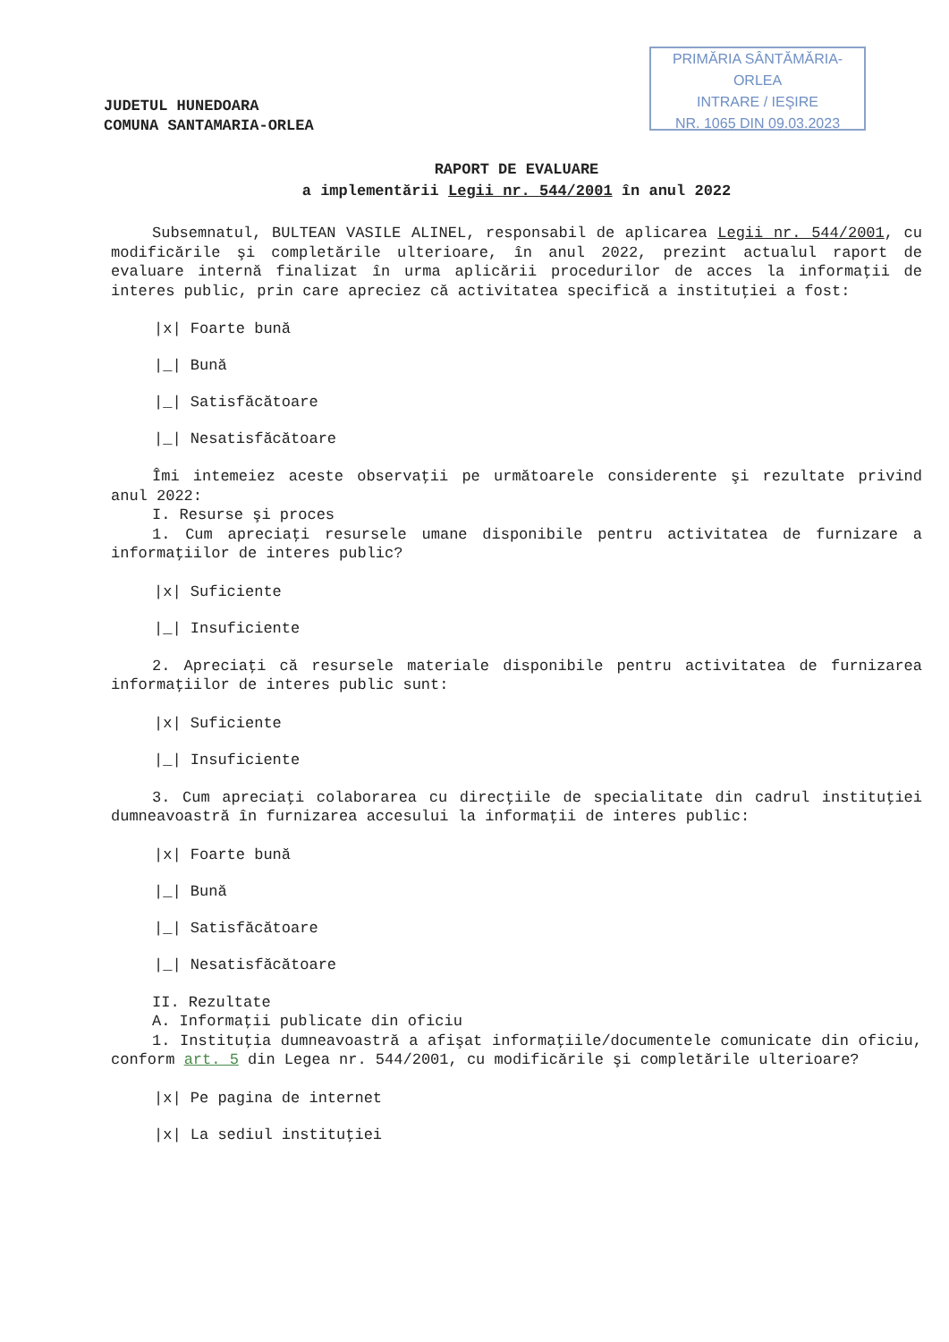PRIMĂRIA SÂNTĂMĂRIA-ORLEA
INTRARE / IEŞIRE
NR. 1065 DIN 09.03.2023
JUDETUL HUNEDOARA
COMUNA SANTAMARIA-ORLEA
RAPORT DE EVALUARE
a implementării Legii nr. 544/2001 în anul 2022
Subsemnatul, BULTEAN VASILE ALINEL, responsabil de aplicarea Legii nr. 544/2001, cu modificările şi completările ulterioare, în anul 2022, prezint actualul raport de evaluare internă finalizat în urma aplicării procedurilor de acces la informaţii de interes public, prin care apreciez că activitatea specifică a instituţiei a fost:
|x| Foarte bună
|_| Bună
|_| Satisfăcătoare
|_| Nesatisfăcătoare
Îmi intemeiez aceste observaţii pe următoarele considerente şi rezultate privind anul 2022:
I. Resurse şi proces
1. Cum apreciaţi resursele umane disponibile pentru activitatea de furnizare a informaţiilor de interes public?
|x| Suficiente
|_| Insuficiente
2. Apreciaţi că resursele materiale disponibile pentru activitatea de furnizarea informaţiilor de interes public sunt:
|x| Suficiente
|_| Insuficiente
3. Cum apreciaţi colaborarea cu direcţiile de specialitate din cadrul instituţiei dumneavoastră în furnizarea accesului la informaţii de interes public:
|x| Foarte bună
|_| Bună
|_| Satisfăcătoare
|_| Nesatisfăcătoare
II. Rezultate
A. Informaţii publicate din oficiu
1. Instituţia dumneavoastră a afişat informaţiile/documentele comunicate din oficiu, conform art. 5 din Legea nr. 544/2001, cu modificările şi completările ulterioare?
|x| Pe pagina de internet
|x| La sediul instituţiei